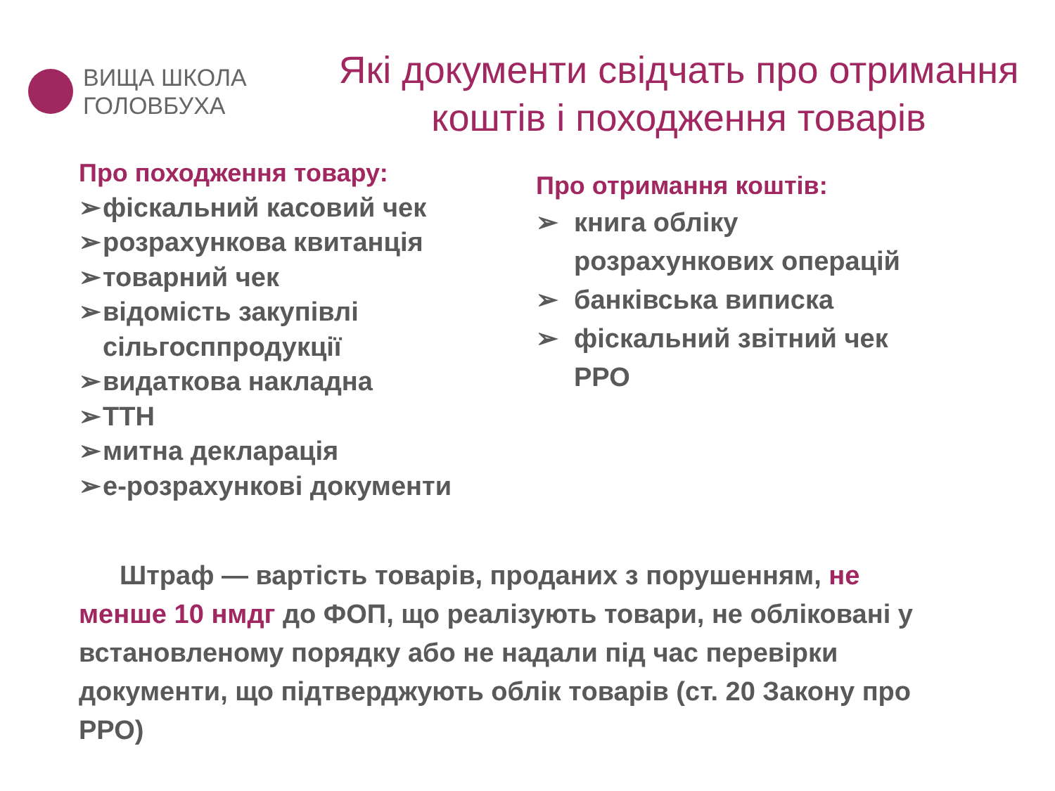ВИЩА ШКОЛА
ГОЛОВБУХА
Які документи свідчать про отримання
коштів і походження товарів
Про походження товару:
➢ фіскальний касовий чек
➢ розрахункова квитанція
➢ товарний чек
➢ відомість закупівлі
сільгосппродукції
➢ видаткова накладна
➢ ТТН
➢ митна декларація
➢ е-розрахункові документи
Про отримання коштів:
➢ книга обліку
розрахункових операцій
➢ банківська виписка
➢ фіскальний звітний чек
РРО
Штраф — вартість товарів, проданих з порушенням, не менше 10 нмдг до ФОП, що реалізують товари, не обліковані у встановленому порядку або не надали під час перевірки документи, що підтверджують облік товарів (ст. 20 Закону про РРО)